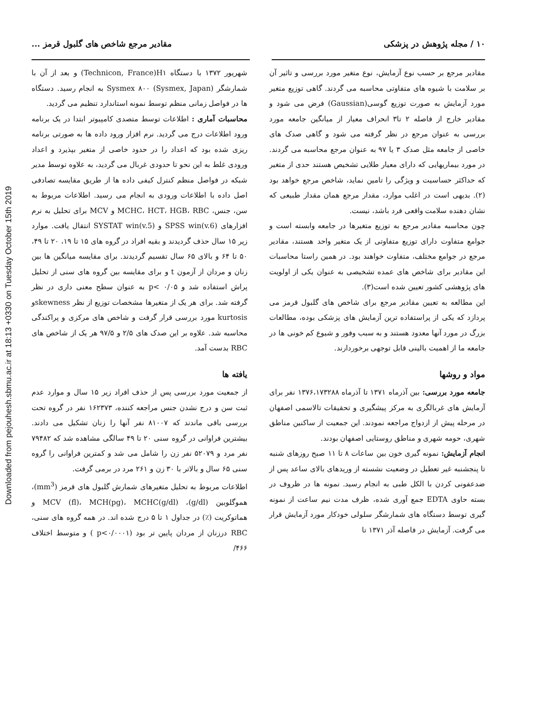Downloaded from pejouhesh.sbmu.ac.ir at 18:13 +0330 on Tuesday October 15th 2019
۱۰ / مجله پژوهش در پزشکی مقادیر مرجع شاخص های گلبول قرمز ...
مقادیر مرجع بر حسب نوع آزمایش، نوع متغیر مورد بررسی و تاثیر آن بر سلامت با شیوه های متفاوتی محاسبه می گردند. گاهی توزیع متغیر مورد آزمایش به صورت توزیع گوسی(Gaussian) فرض می شود و مقادیر خارج از فاصله ۲ تا۳ انحراف معیار از میانگین جامعه مورد بررسی به عنوان مرجع در نظر گرفته می شود و گاهی صدک های خاصی از جامعه مثل صدک ۳ یا ۹۷ به عنوان مرجع محاسبه می گردند. در مورد بیماریهایی که دارای معیار طلایی تشخیص هستند حدی از متغیر که حداکثر حساسیت و ویژگی را تامین نماید، شاخص مرجع خواهد بود (۲). بدیهی است در اغلب موارد، مقدار مرجع همان مقدار طبیعی که نشان دهنده سلامت واقعی فرد باشد، نیست.
چون محاسبه مقادیر مرجع به توزیع متغیرها در جامعه وابسته است و جوامع متفاوت دارای توزیع متفاوتی از یک متغیر واحد هستند، مقادیر مرجع در جوامع مختلف، متفاوت خواهند بود. در همین راستا محاسبات این مقادیر برای شاخص های عمده تشخیصی به عنوان یکی از اولویت های پژوهشی کشور تعیین شده است(۳).
این مطالعه به تعیین مقادیر مرجع برای شاخص های گلبول قرمز می پردازد که یکی از پراستفاده ترین آزمایش های پزشکی بوده، مطالعات بزرگ در مورد آنها معدود هستند و به سبب وفور و شیوع کم خونی ها در جامعه ما از اهمیت بالینی قابل توجهی برخوردارند.
مواد و روشها
جامعه مورد بررسی: بین آذرماه ۱۳۷۱ تا آذرماه ۱۳۷۶،۱۷۳۲۸۸ نفر برای آزمایش های غربالگری به مرکز پیشگیری و تحقیقات تالاسمی اصفهان در مرحله پیش از ازدواج مراجعه نمودند. این جمعیت از ساکنین مناطق شهری، حومه شهری و مناطق روستایی اصفهان بودند.
انجام آزمایش: نمونه گیری خون بین ساعات ۸ تا ۱۱ صبح روزهای شنبه تا پنجشنبه غیر تعطیل در وضعیت نشسته از وریدهای بالای ساعد پس از ضدعفونی کردن با الکل طبی به انجام رسید. نمونه ها در ظروف در بسته حاوی EDTA جمع آوری شده، ظرف مدت نیم ساعت از نمونه گیری توسط دستگاه های شمارشگر سلولی خودکار مورد آزمایش قرار می گرفت. آزمایش در فاصله آذر ۱۳۷۱ تا
شهریور ۱۳۷۲ با دستگاه Technicon, France)H۱) و بعد از آن با شمارشگر Sysmex ۸۰۰ (Sysmex, Japan) به انجام رسید. دستگاه ها در فواصل زمانی منظم توسط نمونه استاندارد تنظیم می گردید.
محاسبات آماری : اطلاعات توسط متصدی کامپیوتر ابتدا در یک برنامه ورود اطلاعات درج می گردید. نرم افزار ورود داده ها به صورتی برنامه ریزی شده بود که اعداد را در حدود خاصی از متغیر بپذیرد و اعداد ورودی غلط به این نحو تا حدودی غربال می گردید، به علاوه توسط مدیر شبکه در فواصل منظم کنترل کیفی داده ها از طریق مقایسه تصادفی اصل داده با اطلاعات ورودی به انجام می رسید. اطلاعات مربوط به سن، جنس، MCHC، HCT، HGB، RBC و MCV برای تحلیل به نرم افزارهای SPSS win(v.6) و SYSTAT win(v.5) انتقال یافت. موارد زیر ۱۵ سال حذف گردیدند و بقیه افراد در گروه های ۱۵ تا ۱۹، ۲۰ تا ۴۹، ۵۰ تا ۶۴ و بالای ۶۵ سال تقسیم گردیدند. برای مقایسه میانگین ها بین زنان و مردان از آزمون t و برای مقایسه بین گروه های سنی از تحلیل پراش استفاده شد و p< ۰/۰۵ به عنوان سطح معنی داری در نظر گرفته شد. برای هر یک از متغیرها مشخصات توزیع از نظر skewnessو kurtosis مورد بررسی قرار گرفت و شاخص های مرکزی و پراکندگی محاسبه شد. علاوه بر این صدک های ۲/۵ و ۹۷/۵ هر یک از شاخص های RBC بدست آمد.
یافته ها
از جمعیت مورد بررسی پس از حذف افراد زیر ۱۵ سال و موارد عدم ثبت سن و درج نشدن جنس مراجعه کننده، ۱۶۲۳۷۳ نفر در گروه تحت بررسی باقی ماندند که ۸۱۰۰۷ نفر آنها را زنان تشکیل می دادند. بیشترین فراوانی در گروه سنی ۲۰ تا ۴۹ سالگی مشاهده شد که ۷۹۴۸۲ نفر مرد و ۵۲۰۷۹ نفر زن را شامل می شد و کمترین فراوانی را گروه سنی ۶۵ سال و بالاتر با ۳۰ زن و ۲۶۱ مرد در برمی گرفت.
اطلاعات مربوط به تحلیل متغیرهای شمارش گلبول های قرمز (mm<sup>3</sup>)، هموگلوبین (g/dl)، MCV (fl)، MCH(pg)، MCHC(g/dl) و هماتوکریت (٪) در جداول ۱ تا ۵ درج شده اند. در همه گروه های سنی، RBC درزنان از مردان پایین تر بود (p<۰/۰۰۰۱ ) و متوسط اختلاف ۴۶۶/